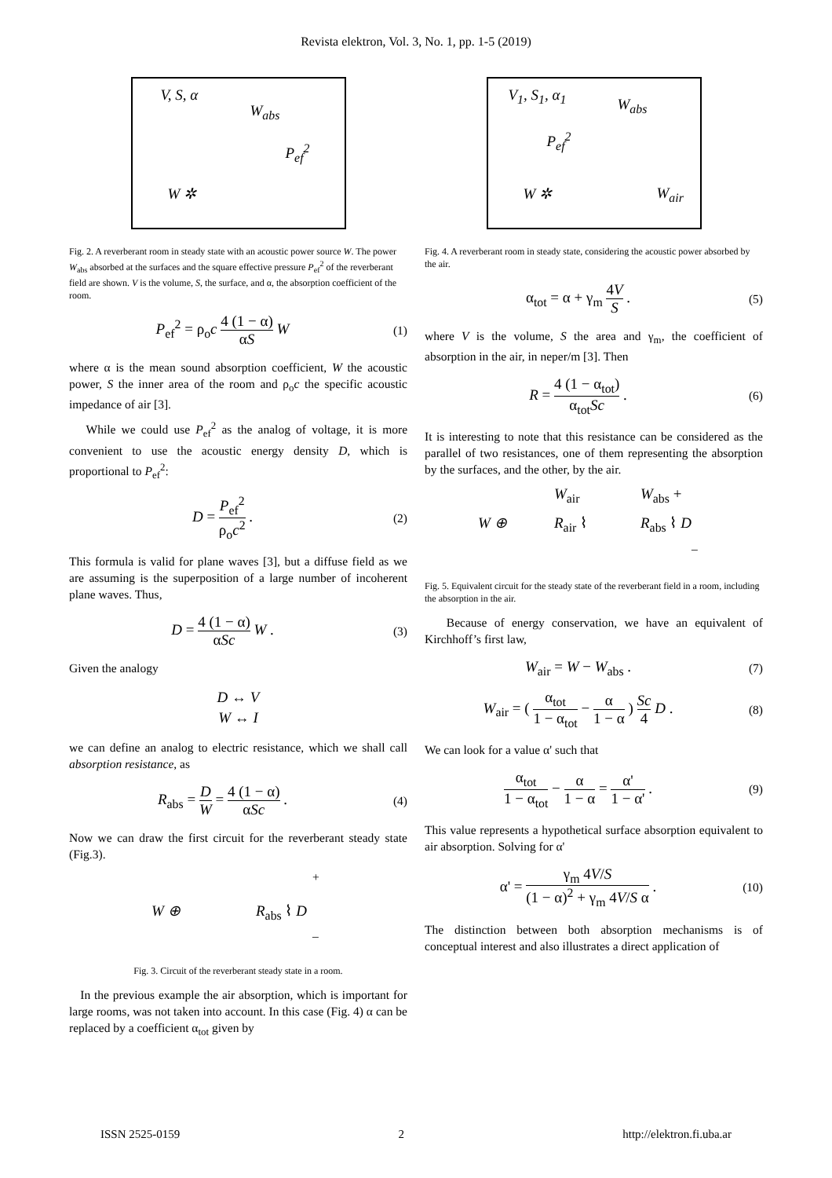Revista elektron, Vol. 3, No. 1, pp. 1-5 (2019)
V, S, α
W<sub>abs</sub>
P<sub>ef</sub><sup>2</sup>
W ✲
Fig. 2. A reverberant room in steady state with an acoustic power source W. The power W<sub>abs</sub> absorbed at the surfaces and the square effective pressure P<sub>ef</sub><sup>2</sup> of the reverberant field are shown. V is the volume, S, the surface, and α, the absorption coefficient of the room.
P<sub>ef</sub><sup>2</sup> = ρ<sub>o</sub>c 4 (1 − α) αS W
(1)
where α is the mean sound absorption coefficient, W the acoustic power, S the inner area of the room and ρ<sub>o</sub>c the specific acoustic impedance of air [3].
While we could use P<sub>ef</sub><sup>2</sup> as the analog of voltage, it is more convenient to use the acoustic energy density D, which is proportional to P<sub>ef</sub><sup>2</sup>:
D = P<sub>ef</sub><sup>2</sup> ρ<sub>o</sub>c<sup>2</sup> .
(2)
This formula is valid for plane waves [3], but a diffuse field as we are assuming is the superposition of a large number of incoherent plane waves. Thus,
D = 4 (1 − α) αSc W .
(3)
Given the analogy
D ↔ V
W ↔ I
we can define an analog to electric resistance, which we shall call absorption resistance, as
R<sub>abs</sub> = D W = 4 (1 − α) αSc .
(4)
Now we can draw the first circuit for the reverberant steady state (Fig.3).
W ⊕ R<sub>abs</sub> ⌇ D
+
–
Fig. 3. Circuit of the reverberant steady state in a room.
In the previous example the air absorption, which is important for large rooms, was not taken into account. In this case (Fig. 4) α can be replaced by a coefficient α<sub>tot</sub> given by
V<sub>1</sub>, S<sub>1</sub>, α<sub>1</sub>
W<sub>abs</sub>
P<sub>ef</sub><sup>2</sup>
W ✲ W<sub>air</sub>
Fig. 4. A reverberant room in steady state, considering the acoustic power absorbed by the air.
α<sub>tot</sub> = α + γ<sub>m</sub> 4V S .
(5)
where V is the volume, S the area and γ<sub>m</sub>, the coefficient of absorption in the air, in neper/m [3]. Then
R = 4 (1 − α<sub>tot</sub>) α<sub>tot</sub>Sc .
(6)
It is interesting to note that this resistance can be considered as the parallel of two resistances, one of them representing the absorption by the surfaces, and the other, by the air.
W<sub>air</sub> W<sub>abs</sub> +
W ⊕ R<sub>air</sub> ⌇ R<sub>abs</sub> ⌇ D
–
Fig. 5. Equivalent circuit for the steady state of the reverberant field in a room, including the absorption in the air.
Because of energy conservation, we have an equivalent of Kirchhoff’s first law,
W<sub>air</sub> = W − W<sub>abs</sub> .
(7)
W<sub>air</sub> = ( α<sub>tot</sub> 1 − α<sub>tot</sub> − α 1 − α ) Sc 4 D .
(8)
We can look for a value α' such that
α<sub>tot</sub> 1 − α<sub>tot</sub> − α 1 − α = α' 1 − α' .
(9)
This value represents a hypothetical surface absorption equivalent to air absorption. Solving for α'
α' = γ<sub>m</sub> 4V/S (1 − α)<sup>2</sup> + γ<sub>m</sub> 4V/S α .
(10)
The distinction between both absorption mechanisms is of conceptual interest and also illustrates a direct application of
ISSN 2525-0159 2 http://elektron.fi.uba.ar